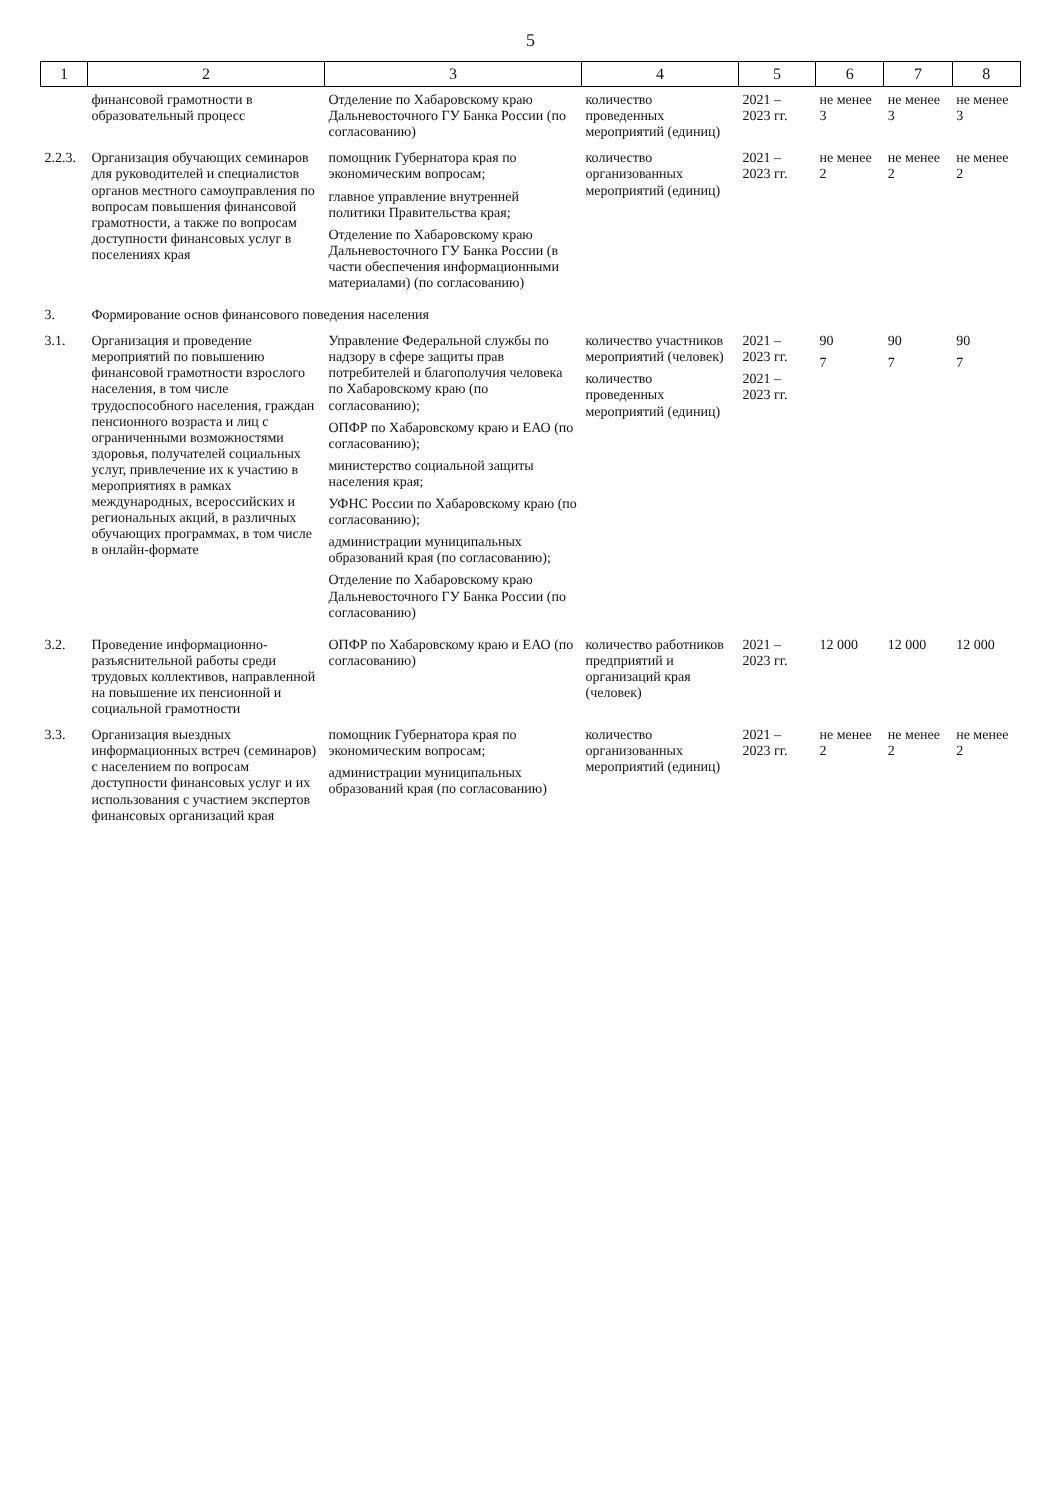5
| 1 | 2 | 3 | 4 | 5 | 6 | 7 | 8 |
| --- | --- | --- | --- | --- | --- | --- | --- |
| | финансовой грамотности в образовательный процесс | Отделение по Хабаровскому краю Дальневосточного ГУ Банка России (по согласованию) | количество проведенных мероприятий (единиц) | 2021 – 2023 гг. | не менее 3 | не менее 3 | не менее 3 |
| 2.2.3. | Организация обучающих семинаров для руководителей и специалистов органов местного самоуправления по вопросам повышения финансовой грамотности, а также по вопросам доступности финансовых услуг в поселениях края | помощник Губернатора края по экономическим вопросам; главное управление внутренней политики Правительства края; Отделение по Хабаровскому краю Дальневосточного ГУ Банка России (в части обеспечения информационными материалами) (по согласованию) | количество организованных мероприятий (единиц) | 2021 – 2023 гг. | не менее 2 | не менее 2 | не менее 2 |
| 3. | Формирование основ финансового поведения населения | | | | | | |
| 3.1. | Организация и проведение мероприятий по повышению финансовой грамотности взрослого населения, в том числе трудоспособного населения, граждан пенсионного возраста и лиц с ограниченными возможностями здоровья, получателей социальных услуг, привлечение их к участию в мероприятиях в рамках международных, всероссийских и региональных акций, в различных обучающих программах, в том числе в онлайн-формате | Управление Федеральной службы по надзору в сфере защиты прав потребителей и благополучия человека по Хабаровскому краю (по согласованию); ОПФР по Хабаровскому краю и ЕАО (по согласованию); министерство социальной защиты населения края; УФНС России по Хабаровскому краю (по согласованию); администрации муниципальных образований края (по согласованию); Отделение по Хабаровскому краю Дальневосточного ГУ Банка России (по согласованию) | количество участников мероприятий (человек) количество проведенных мероприятий (единиц) | 2021 – 2023 гг. 2021 – 2023 гг. | 90 7 | 90 7 | 90 7 |
| 3.2. | Проведение информационно-разъяснительной работы среди трудовых коллективов, направленной на повышение их пенсионной и социальной грамотности | ОПФР по Хабаровскому краю и ЕАО (по согласованию) | количество работников предприятий и организаций края (человек) | 2021 – 2023 гг. | 12 000 | 12 000 | 12 000 |
| 3.3. | Организация выездных информационных встреч (семинаров) с населением по вопросам доступности финансовых услуг и их использования с участием экспертов финансовых организаций края | помощник Губернатора края по экономическим вопросам; администрации муниципальных образований края (по согласованию) | количество организованных мероприятий (единиц) | 2021 – 2023 гг. | не менее 2 | не менее 2 | не менее 2 |